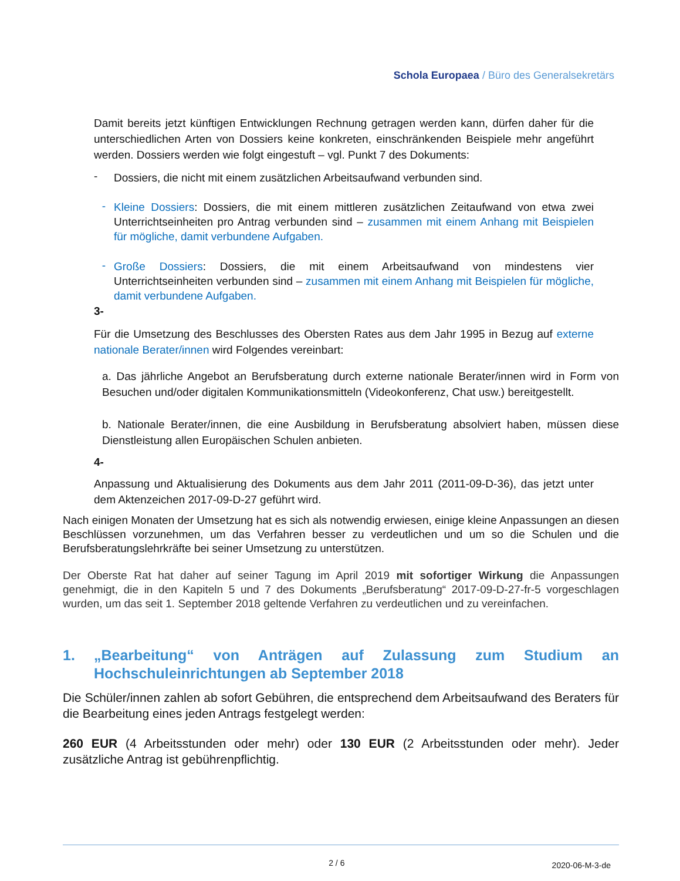Schola Europaea / Büro des Generalsekretärs
Damit bereits jetzt künftigen Entwicklungen Rechnung getragen werden kann, dürfen daher für die unterschiedlichen Arten von Dossiers keine konkreten, einschränkenden Beispiele mehr angeführt werden. Dossiers werden wie folgt eingestuft – vgl. Punkt 7 des Dokuments:
-
Dossiers, die nicht mit einem zusätzlichen Arbeitsaufwand verbunden sind.
-
Kleine Dossiers: Dossiers, die mit einem mittleren zusätzlichen Zeitaufwand von etwa zwei Unterrichtseinheiten pro Antrag verbunden sind – zusammen mit einem Anhang mit Beispielen für mögliche, damit verbundene Aufgaben.
-
Große Dossiers: Dossiers, die mit einem Arbeitsaufwand von mindestens vier Unterrichtseinheiten verbunden sind – zusammen mit einem Anhang mit Beispielen für mögliche, damit verbundene Aufgaben.
3-
Für die Umsetzung des Beschlusses des Obersten Rates aus dem Jahr 1995 in Bezug auf externe nationale Berater/innen wird Folgendes vereinbart:
a. Das jährliche Angebot an Berufsberatung durch externe nationale Berater/innen wird in Form von Besuchen und/oder digitalen Kommunikationsmitteln (Videokonferenz, Chat usw.) bereitgestellt.
b. Nationale Berater/innen, die eine Ausbildung in Berufsberatung absolviert haben, müssen diese Dienstleistung allen Europäischen Schulen anbieten.
4-
Anpassung und Aktualisierung des Dokuments aus dem Jahr 2011 (2011-09-D-36), das jetzt unter dem Aktenzeichen 2017-09-D-27 geführt wird.
Nach einigen Monaten der Umsetzung hat es sich als notwendig erwiesen, einige kleine Anpassungen an diesen Beschlüssen vorzunehmen, um das Verfahren besser zu verdeutlichen und um so die Schulen und die Berufsberatungslehrkräfte bei seiner Umsetzung zu unterstützen.
Der Oberste Rat hat daher auf seiner Tagung im April 2019 mit sofortiger Wirkung die Anpassungen genehmigt, die in den Kapiteln 5 und 7 des Dokuments „Berufsberatung“ 2017-09-D-27-fr-5 vorgeschlagen wurden, um das seit 1. September 2018 geltende Verfahren zu verdeutlichen und zu vereinfachen.
1. „Bearbeitung“ von Anträgen auf Zulassung zum Studium an Hochschuleinrichtungen ab September 2018
Die Schüler/innen zahlen ab sofort Gebühren, die entsprechend dem Arbeitsaufwand des Beraters für die Bearbeitung eines jeden Antrags festgelegt werden:
260 EUR (4 Arbeitsstunden oder mehr) oder 130 EUR (2 Arbeitsstunden oder mehr). Jeder zusätzliche Antrag ist gebührenpflichtig.
2 / 6 2020-06-M-3-de